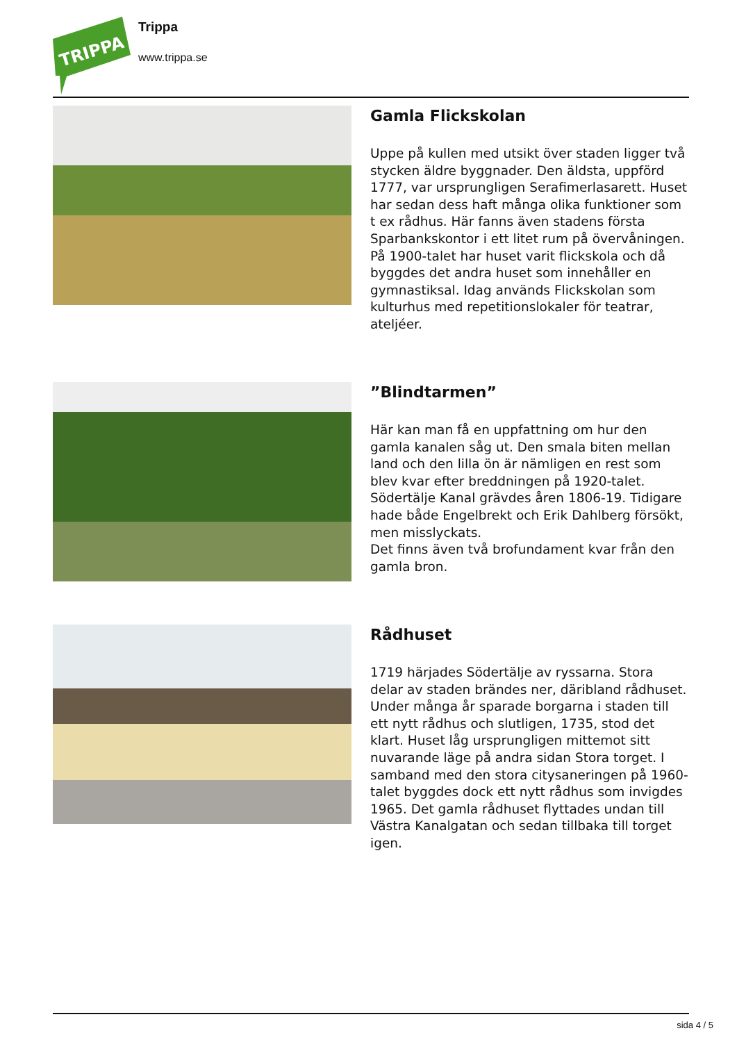TRIPPA
Trippa
www.trippa.se
Gamla Flickskolan
Uppe på kullen med utsikt över staden ligger två stycken äldre byggnader. Den äldsta, uppförd 1777, var ursprungligen Serafimerlasarett. Huset har sedan dess haft många olika funktioner som t ex rådhus. Här fanns även stadens första Sparbankskontor i ett litet rum på övervåningen. På 1900-talet har huset varit flickskola och då byggdes det andra huset som innehåller en gymnastiksal. Idag används Flickskolan som kulturhus med repetitionslokaler för teatrar, ateljéer.
”Blindtarmen”
Här kan man få en uppfattning om hur den gamla kanalen såg ut. Den smala biten mellan land och den lilla ön är nämligen en rest som blev kvar efter breddningen på 1920-talet. Södertälje Kanal grävdes åren 1806-19. Tidigare hade både Engelbrekt och Erik Dahlberg försökt, men misslyckats.
Det finns även två brofundament kvar från den gamla bron.
Rådhuset
1719 härjades Södertälje av ryssarna. Stora delar av staden brändes ner, däribland rådhuset. Under många år sparade borgarna i staden till ett nytt rådhus och slutligen, 1735, stod det klart. Huset låg ursprungligen mittemot sitt nuvarande läge på andra sidan Stora torget. I samband med den stora citysaneringen på 1960-talet byggdes dock ett nytt rådhus som invigdes 1965. Det gamla rådhuset flyttades undan till Västra Kanalgatan och sedan tillbaka till torget igen.
sida 4 / 5